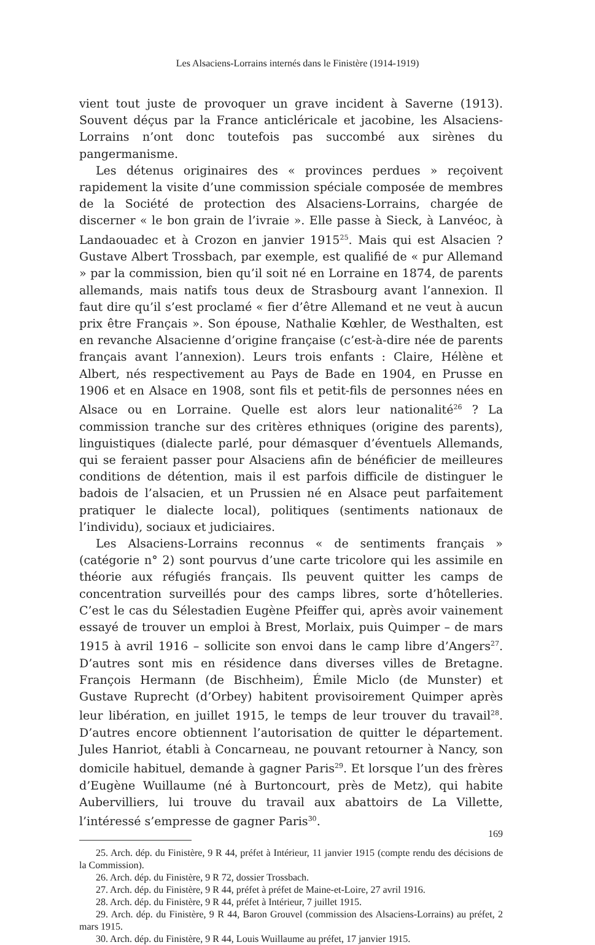Les Alsaciens-Lorrains internés dans le Finistère (1914-1919)
vient tout juste de provoquer un grave incident à Saverne (1913). Souvent déçus par la France anticléricale et jacobine, les Alsaciens-Lorrains n’ont donc toutefois pas succombé aux sirènes du pangermanisme.
Les détenus originaires des « provinces perdues » reçoivent rapidement la visite d’une commission spéciale composée de membres de la Société de protection des Alsaciens-Lorrains, chargée de discerner « le bon grain de l’ivraie ». Elle passe à Sieck, à Lanvéoc, à Landaouadec et à Crozon en janvier 1915<sup>25</sup>. Mais qui est Alsacien ? Gustave Albert Trossbach, par exemple, est qualifié de « pur Allemand » par la commission, bien qu’il soit né en Lorraine en 1874, de parents allemands, mais natifs tous deux de Strasbourg avant l’annexion. Il faut dire qu’il s’est proclamé « fier d’être Allemand et ne veut à aucun prix être Français ». Son épouse, Nathalie Kœhler, de Westhalten, est en revanche Alsacienne d’origine française (c’est-à-dire née de parents français avant l’annexion). Leurs trois enfants : Claire, Hélène et Albert, nés respectivement au Pays de Bade en 1904, en Prusse en 1906 et en Alsace en 1908, sont fils et petit-fils de personnes nées en Alsace ou en Lorraine. Quelle est alors leur nationalité<sup>26</sup> ? La commission tranche sur des critères ethniques (origine des parents), linguistiques (dialecte parlé, pour démasquer d’éventuels Allemands, qui se feraient passer pour Alsaciens afin de bénéficier de meilleures conditions de détention, mais il est parfois difficile de distinguer le badois de l’alsacien, et un Prussien né en Alsace peut parfaitement pratiquer le dialecte local), politiques (sentiments nationaux de l’individu), sociaux et judiciaires.
Les Alsaciens-Lorrains reconnus « de sentiments français » (catégorie n° 2) sont pourvus d’une carte tricolore qui les assimile en théorie aux réfugiés français. Ils peuvent quitter les camps de concentration surveillés pour des camps libres, sorte d’hôtelleries. C’est le cas du Sélestadien Eugène Pfeiffer qui, après avoir vainement essayé de trouver un emploi à Brest, Morlaix, puis Quimper – de mars 1915 à avril 1916 – sollicite son envoi dans le camp libre d’Angers<sup>27</sup>. D’autres sont mis en résidence dans diverses villes de Bretagne. François Hermann (de Bischheim), Émile Miclo (de Munster) et Gustave Ruprecht (d’Orbey) habitent provisoirement Quimper après leur libération, en juillet 1915, le temps de leur trouver du travail<sup>28</sup>. D’autres encore obtiennent l’autorisation de quitter le département. Jules Hanriot, établi à Concarneau, ne pouvant retourner à Nancy, son domicile habituel, demande à gagner Paris<sup>29</sup>. Et lorsque l’un des frères d’Eugène Wuillaume (né à Burtoncourt, près de Metz), qui habite Aubervilliers, lui trouve du travail aux abattoirs de La Villette, l’intéressé s’empresse de gagner Paris<sup>30</sup>.
25. Arch. dép. du Finistère, 9 R 44, préfet à Intérieur, 11 janvier 1915 (compte rendu des décisions de la Commission).
26. Arch. dép. du Finistère, 9 R 72, dossier Trossbach.
27. Arch. dép. du Finistère, 9 R 44, préfet à préfet de Maine-et-Loire, 27 avril 1916.
28. Arch. dép. du Finistère, 9 R 44, préfet à Intérieur, 7 juillet 1915.
29. Arch. dép. du Finistère, 9 R 44, Baron Grouvel (commission des Alsaciens-Lorrains) au préfet, 2 mars 1915.
30. Arch. dép. du Finistère, 9 R 44, Louis Wuillaume au préfet, 17 janvier 1915.
169